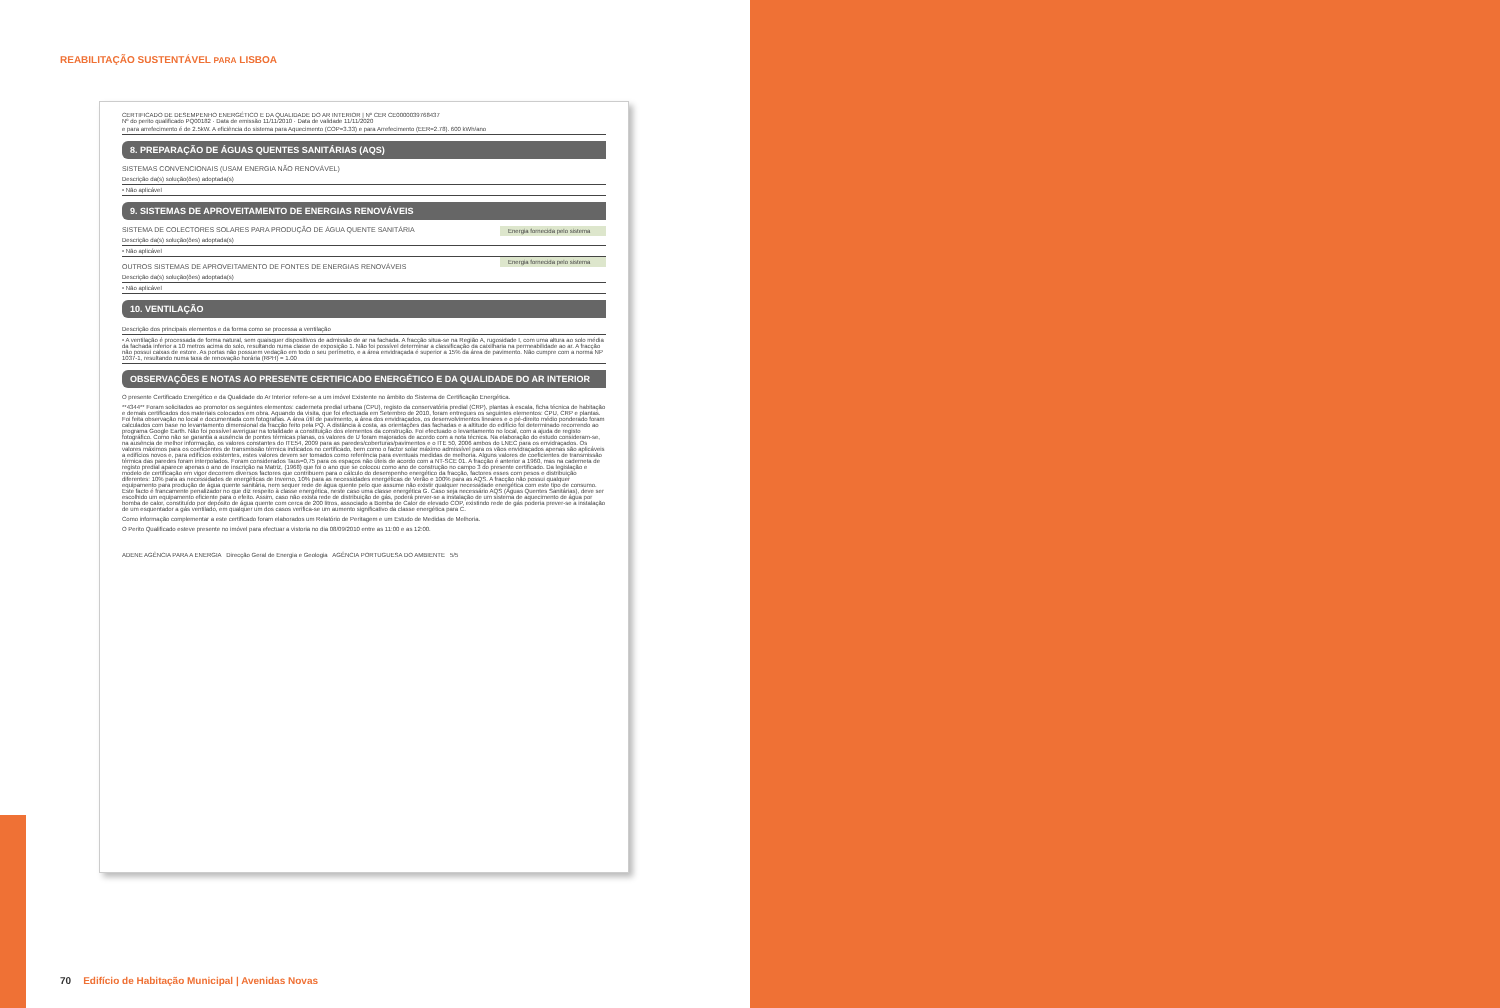REABILITAÇÃO SUSTENTÁVEL PARA LISBOA
CERTIFICADO DE DESEMPENHO ENERGÉTICO E DA QUALIDADE DO AR INTERIOR | Nº CER CE0000039768437
Nº do perito qualificado PQ00182 · Data de emissão 11/11/2010 · Data de validade 11/11/2020
e para arrefecimento é de 2.5kW. A eficiência do sistema para Aquecimento (COP=3.33) e para Arrefecimento (EER=2.78). 600 kWh/ano
8. PREPARAÇÃO DE ÁGUAS QUENTES SANITÁRIAS (AQS)
SISTEMAS CONVENCIONAIS (USAM ENERGIA NÃO RENOVÁVEL)
Descrição da(s) solução(ões) adoptada(s)
• Não aplicável
9. SISTEMAS DE APROVEITAMENTO DE ENERGIAS RENOVÁVEIS
Energia fornecida pelo sistema
SISTEMA DE COLECTORES SOLARES PARA PRODUÇÃO DE ÁGUA QUENTE SANITÁRIA
Descrição da(s) solução(ões) adoptada(s)
• Não aplicável
Energia fornecida pelo sistema
OUTROS SISTEMAS DE APROVEITAMENTO DE FONTES DE ENERGIAS RENOVÁVEIS
Descrição da(s) solução(ões) adoptada(s)
• Não aplicável
10. VENTILAÇÃO
Descrição dos principais elementos e da forma como se processa a ventilação
• A ventilação é processada de forma natural, sem quaisquer dispositivos de admissão de ar na fachada. A fracção situa-se na Região A, rugosidade I, com uma altura ao solo média da fachada inferior a 10 metros acima do solo, resultando numa classe de exposição 1. Não foi possível determinar a classificação da caixilharia na permeabilidade ao ar. A fracção não possui caixas de estore. As portas não possuem vedação em todo o seu perímetro, e a área envidraçada é superior a 15% da área de pavimento. Não cumpre com a norma NP 1037-1, resultando numa taxa de renovação horária (RPH) = 1.00
OBSERVAÇÕES E NOTAS AO PRESENTE CERTIFICADO ENERGÉTICO E DA QUALIDADE DO AR INTERIOR
O presente Certificado Energético e da Qualidade do Ar Interior refere-se a um imóvel Existente no âmbito do Sistema de Certificação Energética.
**4344** Foram solicitados ao promotor os seguintes elementos: caderneta predial urbana (CPU), registo da conservatória predial (CRP), plantas à escala, ficha técnica de habitação e demais certificados dos materiais colocados em obra. Aquando da visita, que foi efectuada em Setembro de 2010, foram entregues os seguintes elementos: CPU, CRP e plantas. Foi feita observação no local e documentada com fotografias. A área útil de pavimento, a área dos envidraçados, os desenvolvimentos lineares e o pé-direito médio ponderado foram calculados com base no levantamento dimensional da fracção feito pela PQ. A distância à costa, as orientações das fachadas e a altitude do edifício foi determinado recorrendo ao programa Google Earth. Não foi possível averiguar na totalidade a constituição dos elementos da construção. Foi efectuado o levantamento no local, com a ajuda de registo fotográfico. Como não se garantia a ausência de pontes térmicas planas, os valores de U foram majorados de acordo com a nota técnica. Na elaboração do estudo consideram-se, na ausência de melhor informação, os valores constantes do ITE54, 2009 para as paredes/coberturas/pavimentos e o ITE 50, 2006 ambos do LNEC para os envidraçados. Os valores máximos para os coeficientes de transmissão térmica indicados no certificado, bem como o factor solar máximo admissível para os vãos envidraçados apenas são aplicáveis a edifícios novos e, para edifícios existentes, estes valores devem ser tomados como referência para eventuais medidas de melhoria. Alguns valores de coeficientes de transmissão térmica das paredes foram interpolados. Foram considerados Taus=0,75 para os espaços não úteis de acordo com a NT-SCE 01. A fracção é anterior a 1960, mas na caderneta de registo predial aparece apenas o ano de inscrição na Matriz, (1968) que foi o ano que se colocou como ano de construção no campo 3 do presente certificado. Da legislação e modelo de certificação em vigor decorrem diversos factores que contribuem para o cálculo do desempenho energético da fracção, factores esses com pesos e distribuição diferentes: 10% para as necessidades de energéticas de Inverno, 10% para as necessidades energéticas de Verão e 100% para as AQS. A fracção não possui qualquer equipamento para produção de água quente sanitária, nem sequer rede de água quente pelo que assume não existir qualquer necessidade energética com este tipo de consumo. Este facto é francamente penalizador no que diz respeito à classe energética, neste caso uma classe energética G. Caso seja necessário AQS (Águas Quentes Sanitárias), deve ser escolhido um equipamento eficiente para o efeito. Assim, caso não exista rede de distribuição de gás, poderá prever-se a instalação de um sistema de aquecimento de água por bomba de calor, constituído por depósito de água quente com cerca de 200 litros, associado a Bomba de Calor de elevado COP, existindo rede de gás poderia prever-se a instalação de um esquentador a gás ventilado, em qualquer um dos casos verifica-se um aumento significativo da classe energética para C.
Como informação complementar a este certificado foram elaborados um Relatório de Peritagem e um Estudo de Medidas de Melhoria.
O Perito Qualificado esteve presente no imóvel para efectuar a vistoria no dia 08/09/2010 entre as 11:00 e as 12:00.
ADENE AGÊNCIA PARA A ENERGIA Direcção Geral de Energia e Geologia AGÊNCIA PORTUGUESA DO AMBIENTE 5/5
70 Edifício de Habitação Municipal | Avenidas Novas